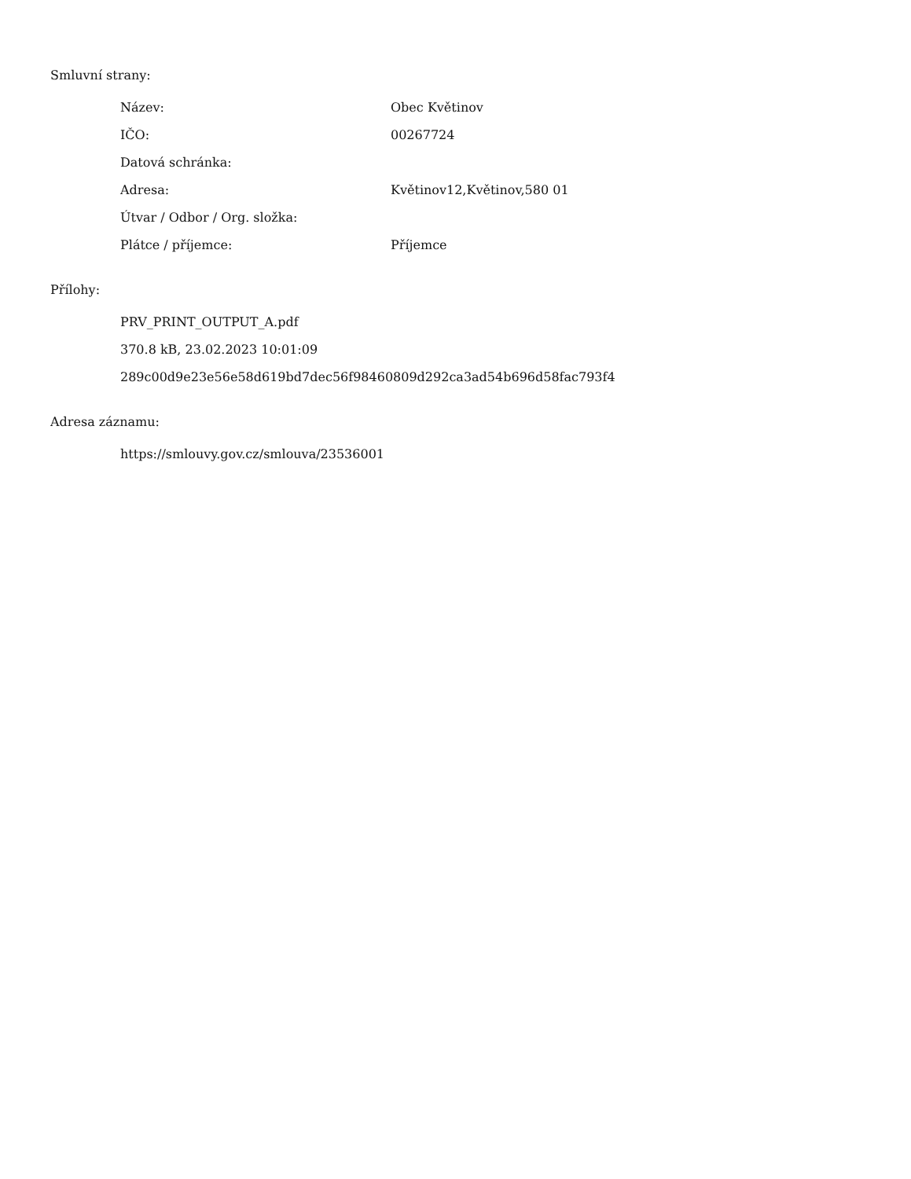Smluvní strany:
| Název: | Obec Květinov |
| IČO: | 00267724 |
| Datová schránka: | |
| Adresa: | Květinov12,Květinov,580 01 |
| Útvar / Odbor / Org. složka: | |
| Plátce / příjemce: | Příjemce |
Přílohy:
PRV_PRINT_OUTPUT_A.pdf
370.8 kB, 23.02.2023 10:01:09
289c00d9e23e56e58d619bd7dec56f98460809d292ca3ad54b696d58fac793f4
Adresa záznamu:
https://smlouvy.gov.cz/smlouva/23536001